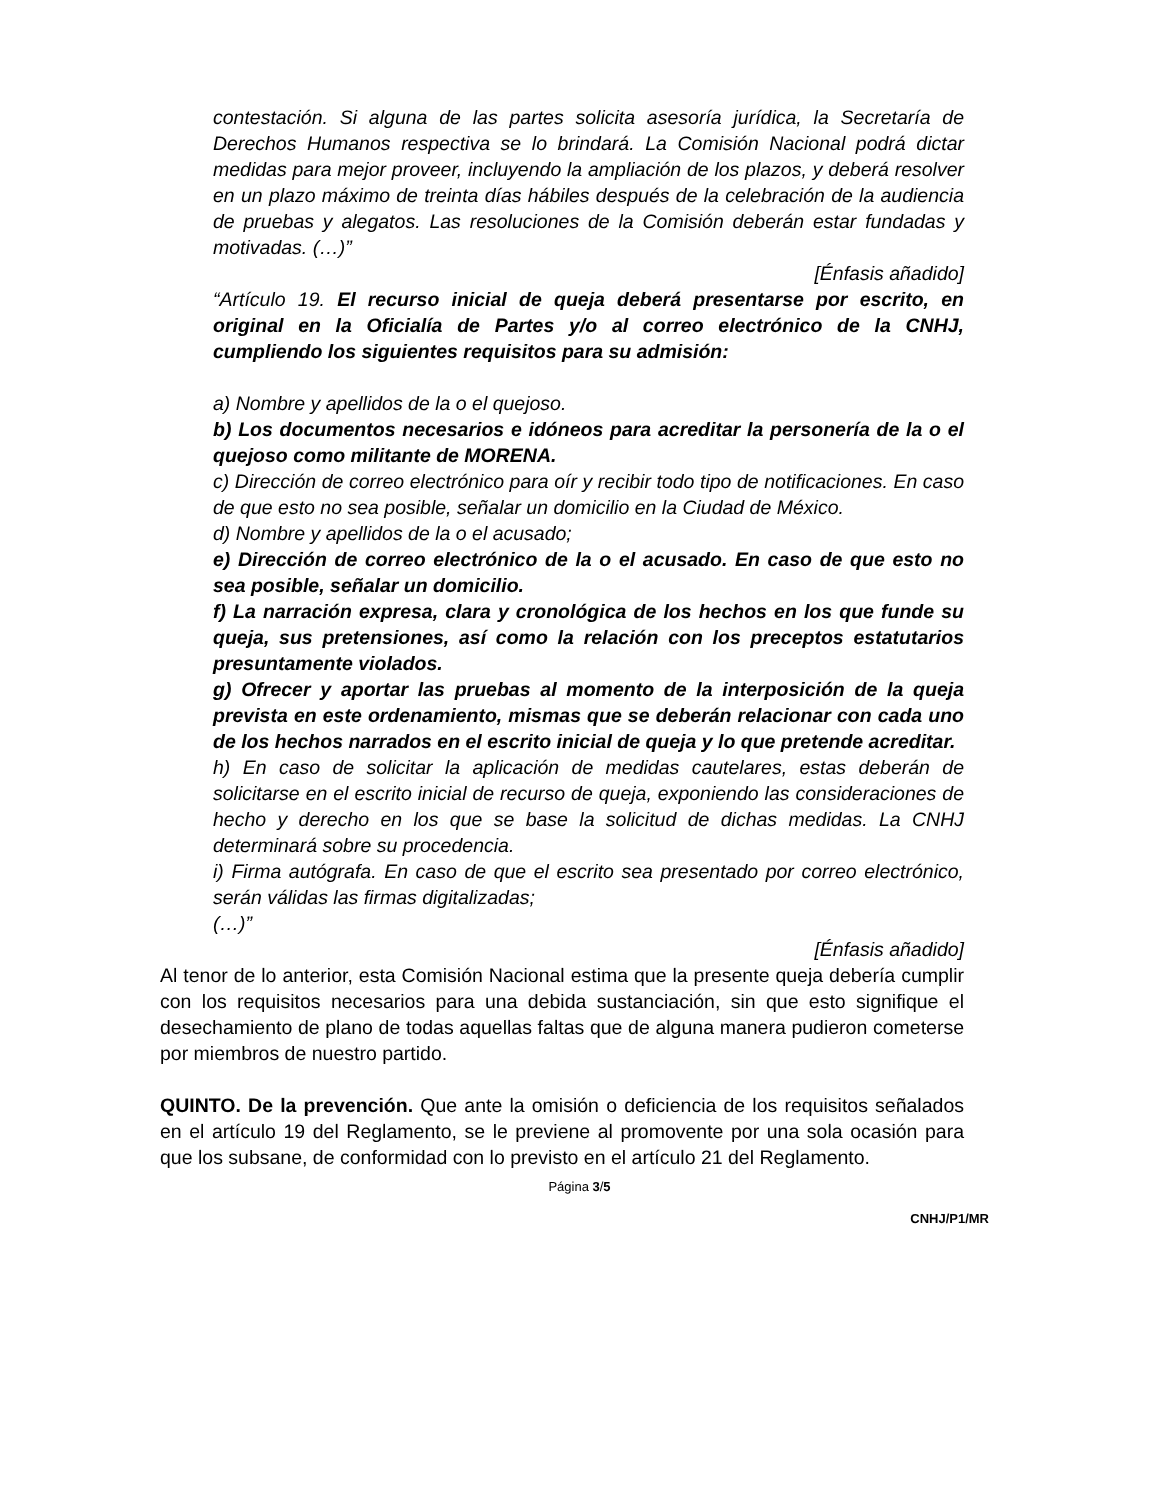contestación. Si alguna de las partes solicita asesoría jurídica, la Secretaría de Derechos Humanos respectiva se lo brindará. La Comisión Nacional podrá dictar medidas para mejor proveer, incluyendo la ampliación de los plazos, y deberá resolver en un plazo máximo de treinta días hábiles después de la celebración de la audiencia de pruebas y alegatos. Las resoluciones de la Comisión deberán estar fundadas y motivadas. (…)”
[Énfasis añadido]
“Artículo 19. El recurso inicial de queja deberá presentarse por escrito, en original en la Oficialía de Partes y/o al correo electrónico de la CNHJ, cumpliendo los siguientes requisitos para su admisión:
a) Nombre y apellidos de la o el quejoso.
b) Los documentos necesarios e idóneos para acreditar la personería de la o el quejoso como militante de MORENA.
c) Dirección de correo electrónico para oír y recibir todo tipo de notificaciones. En caso de que esto no sea posible, señalar un domicilio en la Ciudad de México.
d) Nombre y apellidos de la o el acusado;
e) Dirección de correo electrónico de la o el acusado. En caso de que esto no sea posible, señalar un domicilio.
f) La narración expresa, clara y cronológica de los hechos en los que funde su queja, sus pretensiones, así como la relación con los preceptos estatutarios presuntamente violados.
g) Ofrecer y aportar las pruebas al momento de la interposición de la queja prevista en este ordenamiento, mismas que se deberán relacionar con cada uno de los hechos narrados en el escrito inicial de queja y lo que pretende acreditar.
h) En caso de solicitar la aplicación de medidas cautelares, estas deberán de solicitarse en el escrito inicial de recurso de queja, exponiendo las consideraciones de hecho y derecho en los que se base la solicitud de dichas medidas. La CNHJ determinará sobre su procedencia.
i) Firma autógrafa. En caso de que el escrito sea presentado por correo electrónico, serán válidas las firmas digitalizadas;
(…)”
[Énfasis añadido]
Al tenor de lo anterior, esta Comisión Nacional estima que la presente queja debería cumplir con los requisitos necesarios para una debida sustanciación, sin que esto signifique el desechamiento de plano de todas aquellas faltas que de alguna manera pudieron cometerse por miembros de nuestro partido.
QUINTO. De la prevención. Que ante la omisión o deficiencia de los requisitos señalados en el artículo 19 del Reglamento, se le previene al promovente por una sola ocasión para que los subsane, de conformidad con lo previsto en el artículo 21 del Reglamento.
Página 3/5
CNHJ/P1/MR